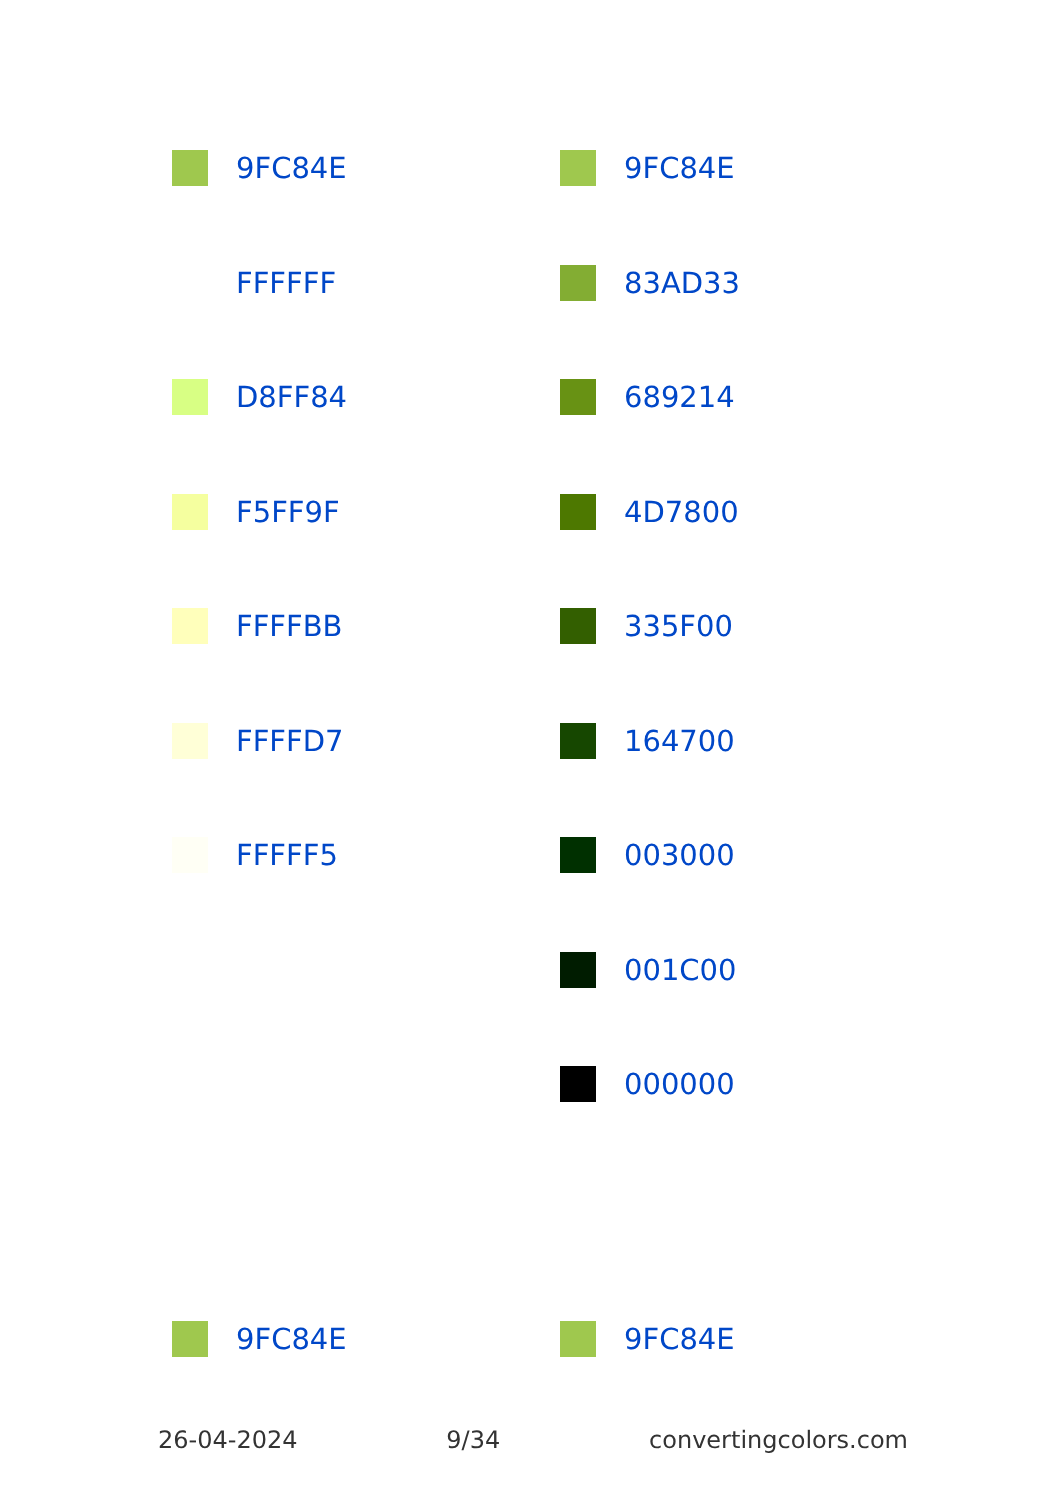9FC84E
FFFFFF
D8FF84
F5FF9F
FFFFBB
FFFFD7
FFFFF5
9FC84E
83AD33
689214
4D7800
335F00
164700
003000
001C00
000000
9FC84E 9FC84E
26-04-2024 9/34 convertingcolors.com